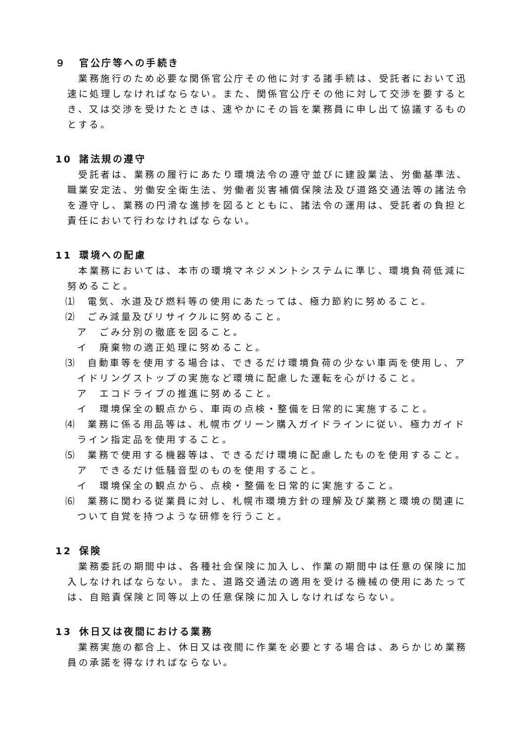９ 官公庁等への手続き
業務施行のため必要な関係官公庁その他に対する諸手続は、受託者において迅速に処理しなければならない。また、関係官公庁その他に対して交渉を要するとき、又は交渉を受けたときは、速やかにその旨を業務員に申し出て協議するものとする。
10 諸法規の遵守
受託者は、業務の履行にあたり環境法令の遵守並びに建設業法、労働基準法、職業安定法、労働安全衛生法、労働者災害補償保険法及び道路交通法等の諸法令を遵守し、業務の円滑な進捗を図るとともに、諸法令の運用は、受託者の負担と責任において行わなければならない。
11 環境への配慮
本業務においては、本市の環境マネジメントシステムに準じ、環境負荷低減に努めること。
⑴　電気、水道及び燃料等の使用にあたっては、極力節約に努めること。
⑵　ごみ減量及びリサイクルに努めること。
ア　ごみ分別の徹底を図ること。
イ　廃棄物の適正処理に努めること。
⑶　自動車等を使用する場合は、できるだけ環境負荷の少ない車両を使用し、アイドリングストップの実施など環境に配慮した運転を心がけること。
ア　エコドライブの推進に努めること。
イ　環境保全の観点から、車両の点検・整備を日常的に実施すること。
⑷　業務に係る用品等は、札幌市グリーン購入ガイドラインに従い、極力ガイドライン指定品を使用すること。
⑸　業務で使用する機器等は、できるだけ環境に配慮したものを使用すること。
ア　できるだけ低騒音型のものを使用すること。
イ　環境保全の観点から、点検・整備を日常的に実施すること。
⑹　業務に関わる従業員に対し、札幌市環境方針の理解及び業務と環境の関連について自覚を持つような研修を行うこと。
12 保険
業務委託の期間中は、各種社会保険に加入し、作業の期間中は任意の保険に加入しなければならない。また、道路交通法の適用を受ける機械の使用にあたっては、自賠責保険と同等以上の任意保険に加入しなければならない。
13 休日又は夜間における業務
業務実施の都合上、休日又は夜間に作業を必要とする場合は、あらかじめ業務員の承諾を得なければならない。